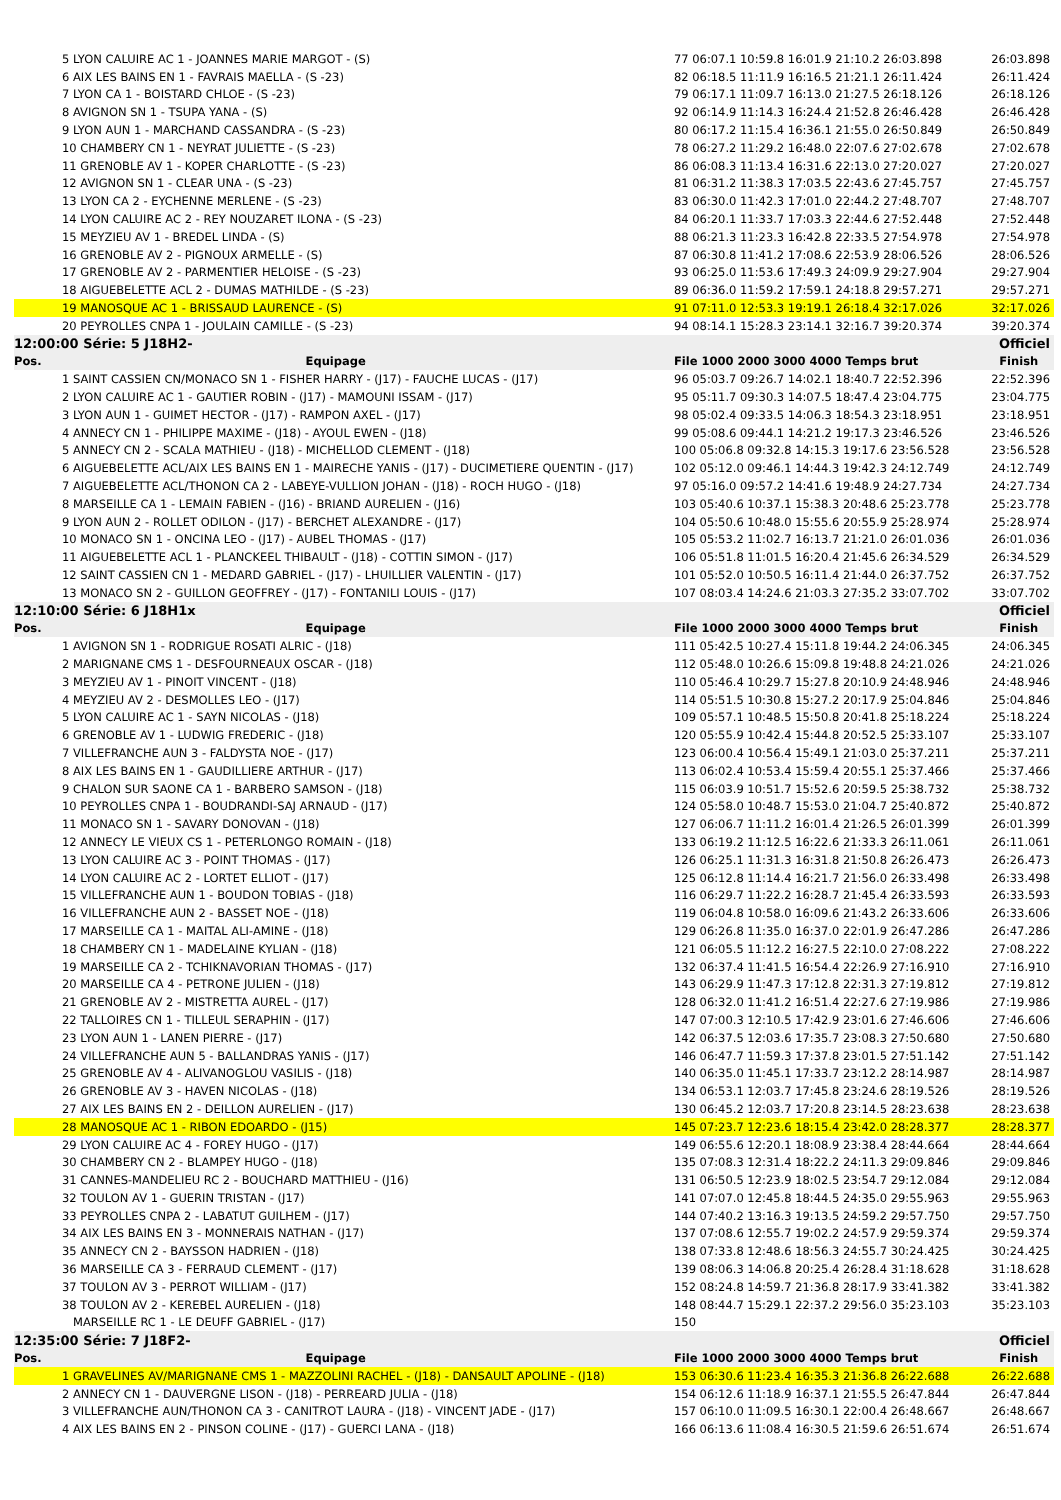| 5 LYON CALUIRE AC 1 - JOANNES MARIE MARGOT - (S) | 77 06:07.1 10:59.8 16:01.9 21:10.2 26:03.898 | 26:03.898 |
| 6 AIX LES BAINS EN 1 - FAVRAIS MAELLA - (S -23) | 82 06:18.5 11:11.9 16:16.5 21:21.1 26:11.424 | 26:11.424 |
| 7 LYON CA 1 - BOISTARD CHLOE - (S -23) | 79 06:17.1 11:09.7 16:13.0 21:27.5 26:18.126 | 26:18.126 |
| 8 AVIGNON SN 1 - TSUPA YANA - (S) | 92 06:14.9 11:14.3 16:24.4 21:52.8 26:46.428 | 26:46.428 |
| 9 LYON AUN 1 - MARCHAND CASSANDRA - (S -23) | 80 06:17.2 11:15.4 16:36.1 21:55.0 26:50.849 | 26:50.849 |
| 10 CHAMBERY CN 1 - NEYRAT JULIETTE - (S -23) | 78 06:27.2 11:29.2 16:48.0 22:07.6 27:02.678 | 27:02.678 |
| 11 GRENOBLE AV 1 - KOPER CHARLOTTE - (S -23) | 86 06:08.3 11:13.4 16:31.6 22:13.0 27:20.027 | 27:20.027 |
| 12 AVIGNON SN 1 - CLEAR UNA - (S -23) | 81 06:31.2 11:38.3 17:03.5 22:43.6 27:45.757 | 27:45.757 |
| 13 LYON CA 2 - EYCHENNE MERLENE - (S -23) | 83 06:30.0 11:42.3 17:01.0 22:44.2 27:48.707 | 27:48.707 |
| 14 LYON CALUIRE AC 2 - REY NOUZARET ILONA - (S -23) | 84 06:20.1 11:33.7 17:03.3 22:44.6 27:52.448 | 27:52.448 |
| 15 MEYZIEU AV 1 - BREDEL LINDA - (S) | 88 06:21.3 11:23.3 16:42.8 22:33.5 27:54.978 | 27:54.978 |
| 16 GRENOBLE AV 2 - PIGNOUX ARMELLE - (S) | 87 06:30.8 11:41.2 17:08.6 22:53.9 28:06.526 | 28:06.526 |
| 17 GRENOBLE AV 2 - PARMENTIER HELOISE - (S -23) | 93 06:25.0 11:53.6 17:49.3 24:09.9 29:27.904 | 29:27.904 |
| 18 AIGUEBELETTE ACL 2 - DUMAS MATHILDE - (S -23) | 89 06:36.0 11:59.2 17:59.1 24:18.8 29:57.271 | 29:57.271 |
| 19 MANOSQUE AC 1 - BRISSAUD LAURENCE - (S) | 91 07:11.0 12:53.3 19:19.1 26:18.4 32:17.026 | 32:17.026 |
| 20 PEYROLLES CNPA 1 - JOULAIN CAMILLE - (S -23) | 94 08:14.1 15:28.3 23:14.1 32:16.7 39:20.374 | 39:20.374 |
| 12:00:00 Série: 5 J18H2- | | Officiel |
| Pos. Equipage | File 1000 2000 3000 4000 Temps brut | Finish |
| 1 SAINT CASSIEN CN/MONACO SN 1 - FISHER HARRY - (J17) - FAUCHE LUCAS - (J17) | 96 05:03.7 09:26.7 14:02.1 18:40.7 22:52.396 | 22:52.396 |
| 2 LYON CALUIRE AC 1 - GAUTIER ROBIN - (J17) - MAMOUNI ISSAM - (J17) | 95 05:11.7 09:30.3 14:07.5 18:47.4 23:04.775 | 23:04.775 |
| 3 LYON AUN 1 - GUIMET HECTOR - (J17) - RAMPON AXEL - (J17) | 98 05:02.4 09:33.5 14:06.3 18:54.3 23:18.951 | 23:18.951 |
| 4 ANNECY CN 1 - PHILIPPE MAXIME - (J18) - AYOUL EWEN - (J18) | 99 05:08.6 09:44.1 14:21.2 19:17.3 23:46.526 | 23:46.526 |
| 5 ANNECY CN 2 - SCALA MATHIEU - (J18) - MICHELLOD CLEMENT - (J18) | 100 05:06.8 09:32.8 14:15.3 19:17.6 23:56.528 | 23:56.528 |
| 6 AIGUEBELETTE ACL/AIX LES BAINS EN 1 - MAIRECHE YANIS - (J17) - DUCIMETIERE QUENTIN - (J17) | 102 05:12.0 09:46.1 14:44.3 19:42.3 24:12.749 | 24:12.749 |
| 7 AIGUEBELETTE ACL/THONON CA 2 - LABEYE-VULLION JOHAN - (J18) - ROCH HUGO - (J18) | 97 05:16.0 09:57.2 14:41.6 19:48.9 24:27.734 | 24:27.734 |
| 8 MARSEILLE CA 1 - LEMAIN FABIEN - (J16) - BRIAND AURELIEN - (J16) | 103 05:40.6 10:37.1 15:38.3 20:48.6 25:23.778 | 25:23.778 |
| 9 LYON AUN 2 - ROLLET ODILON - (J17) - BERCHET ALEXANDRE - (J17) | 104 05:50.6 10:48.0 15:55.6 20:55.9 25:28.974 | 25:28.974 |
| 10 MONACO SN 1 - ONCINA LEO - (J17) - AUBEL THOMAS - (J17) | 105 05:53.2 11:02.7 16:13.7 21:21.0 26:01.036 | 26:01.036 |
| 11 AIGUEBELETTE ACL 1 - PLANCKEEL THIBAULT - (J18) - COTTIN SIMON - (J17) | 106 05:51.8 11:01.5 16:20.4 21:45.6 26:34.529 | 26:34.529 |
| 12 SAINT CASSIEN CN 1 - MEDARD GABRIEL - (J17) - LHUILLIER VALENTIN - (J17) | 101 05:52.0 10:50.5 16:11.4 21:44.0 26:37.752 | 26:37.752 |
| 13 MONACO SN 2 - GUILLON GEOFFREY - (J17) - FONTANILI LOUIS - (J17) | 107 08:03.4 14:24.6 21:03.3 27:35.2 33:07.702 | 33:07.702 |
| 12:10:00 Série: 6 J18H1x | | Officiel |
| Pos. Equipage | File 1000 2000 3000 4000 Temps brut | Finish |
| 1 AVIGNON SN 1 - RODRIGUE ROSATI ALRIC - (J18) | 111 05:42.5 10:27.4 15:11.8 19:44.2 24:06.345 | 24:06.345 |
| 2 MARIGNANE CMS 1 - DESFOURNEAUX OSCAR - (J18) | 112 05:48.0 10:26.6 15:09.8 19:48.8 24:21.026 | 24:21.026 |
| 3 MEYZIEU AV 1 - PINOIT VINCENT - (J18) | 110 05:46.4 10:29.7 15:27.8 20:10.9 24:48.946 | 24:48.946 |
| 4 MEYZIEU AV 2 - DESMOLLES LEO - (J17) | 114 05:51.5 10:30.8 15:27.2 20:17.9 25:04.846 | 25:04.846 |
| 5 LYON CALUIRE AC 1 - SAYN NICOLAS - (J18) | 109 05:57.1 10:48.5 15:50.8 20:41.8 25:18.224 | 25:18.224 |
| 6 GRENOBLE AV 1 - LUDWIG FREDERIC - (J18) | 120 05:55.9 10:42.4 15:44.8 20:52.5 25:33.107 | 25:33.107 |
| 7 VILLEFRANCHE AUN 3 - FALDYSTA NOE - (J17) | 123 06:00.4 10:56.4 15:49.1 21:03.0 25:37.211 | 25:37.211 |
| 8 AIX LES BAINS EN 1 - GAUDILLIERE ARTHUR - (J17) | 113 06:02.4 10:53.4 15:59.4 20:55.1 25:37.466 | 25:37.466 |
| 9 CHALON SUR SAONE CA 1 - BARBERO SAMSON - (J18) | 115 06:03.9 10:51.7 15:52.6 20:59.5 25:38.732 | 25:38.732 |
| 10 PEYROLLES CNPA 1 - BOUDRANDI-SAJ ARNAUD - (J17) | 124 05:58.0 10:48.7 15:53.0 21:04.7 25:40.872 | 25:40.872 |
| 11 MONACO SN 1 - SAVARY DONOVAN - (J18) | 127 06:06.7 11:11.2 16:01.4 21:26.5 26:01.399 | 26:01.399 |
| 12 ANNECY LE VIEUX CS 1 - PETERLONGO ROMAIN - (J18) | 133 06:19.2 11:12.5 16:22.6 21:33.3 26:11.061 | 26:11.061 |
| 13 LYON CALUIRE AC 3 - POINT THOMAS - (J17) | 126 06:25.1 11:31.3 16:31.8 21:50.8 26:26.473 | 26:26.473 |
| 14 LYON CALUIRE AC 2 - LORTET ELLIOT - (J17) | 125 06:12.8 11:14.4 16:21.7 21:56.0 26:33.498 | 26:33.498 |
| 15 VILLEFRANCHE AUN 1 - BOUDON TOBIAS - (J18) | 116 06:29.7 11:22.2 16:28.7 21:45.4 26:33.593 | 26:33.593 |
| 16 VILLEFRANCHE AUN 2 - BASSET NOE - (J18) | 119 06:04.8 10:58.0 16:09.6 21:43.2 26:33.606 | 26:33.606 |
| 17 MARSEILLE CA 1 - MAITAL ALI-AMINE - (J18) | 129 06:26.8 11:35.0 16:37.0 22:01.9 26:47.286 | 26:47.286 |
| 18 CHAMBERY CN 1 - MADELAINE KYLIAN - (J18) | 121 06:05.5 11:12.2 16:27.5 22:10.0 27:08.222 | 27:08.222 |
| 19 MARSEILLE CA 2 - TCHIKNAVORIAN THOMAS - (J17) | 132 06:37.4 11:41.5 16:54.4 22:26.9 27:16.910 | 27:16.910 |
| 20 MARSEILLE CA 4 - PETRONE JULIEN - (J18) | 143 06:29.9 11:47.3 17:12.8 22:31.3 27:19.812 | 27:19.812 |
| 21 GRENOBLE AV 2 - MISTRETTA AUREL - (J17) | 128 06:32.0 11:41.2 16:51.4 22:27.6 27:19.986 | 27:19.986 |
| 22 TALLOIRES CN 1 - TILLEUL SERAPHIN - (J17) | 147 07:00.3 12:10.5 17:42.9 23:01.6 27:46.606 | 27:46.606 |
| 23 LYON AUN 1 - LANEN PIERRE - (J17) | 142 06:37.5 12:03.6 17:35.7 23:08.3 27:50.680 | 27:50.680 |
| 24 VILLEFRANCHE AUN 5 - BALLANDRAS YANIS - (J17) | 146 06:47.7 11:59.3 17:37.8 23:01.5 27:51.142 | 27:51.142 |
| 25 GRENOBLE AV 4 - ALIVANOGLOU VASILIS - (J18) | 140 06:35.0 11:45.1 17:33.7 23:12.2 28:14.987 | 28:14.987 |
| 26 GRENOBLE AV 3 - HAVEN NICOLAS - (J18) | 134 06:53.1 12:03.7 17:45.8 23:24.6 28:19.526 | 28:19.526 |
| 27 AIX LES BAINS EN 2 - DEILLON AURELIEN - (J17) | 130 06:45.2 12:03.7 17:20.8 23:14.5 28:23.638 | 28:23.638 |
| 28 MANOSQUE AC 1 - RIBON EDOARDO - (J15) | 145 07:23.7 12:23.6 18:15.4 23:42.0 28:28.377 | 28:28.377 |
| 29 LYON CALUIRE AC 4 - FOREY HUGO - (J17) | 149 06:55.6 12:20.1 18:08.9 23:38.4 28:44.664 | 28:44.664 |
| 30 CHAMBERY CN 2 - BLAMPEY HUGO - (J18) | 135 07:08.3 12:31.4 18:22.2 24:11.3 29:09.846 | 29:09.846 |
| 31 CANNES-MANDELIEU RC 2 - BOUCHARD MATTHIEU - (J16) | 131 06:50.5 12:23.9 18:02.5 23:54.7 29:12.084 | 29:12.084 |
| 32 TOULON AV 1 - GUERIN TRISTAN - (J17) | 141 07:07.0 12:45.8 18:44.5 24:35.0 29:55.963 | 29:55.963 |
| 33 PEYROLLES CNPA 2 - LABATUT GUILHEM - (J17) | 144 07:40.2 13:16.3 19:13.5 24:59.2 29:57.750 | 29:57.750 |
| 34 AIX LES BAINS EN 3 - MONNERAIS NATHAN - (J17) | 137 07:08.6 12:55.7 19:02.2 24:57.9 29:59.374 | 29:59.374 |
| 35 ANNECY CN 2 - BAYSSON HADRIEN - (J18) | 138 07:33.8 12:48.6 18:56.3 24:55.7 30:24.425 | 30:24.425 |
| 36 MARSEILLE CA 3 - FERRAUD CLEMENT - (J17) | 139 08:06.3 14:06.8 20:25.4 26:28.4 31:18.628 | 31:18.628 |
| 37 TOULON AV 3 - PERROT WILLIAM - (J17) | 152 08:24.8 14:59.7 21:36.8 28:17.9 33:41.382 | 33:41.382 |
| 38 TOULON AV 2 - KEREBEL AURELIEN - (J18) | 148 08:44.7 15:29.1 22:37.2 29:56.0 35:23.103 | 35:23.103 |
| MARSEILLE RC 1 - LE DEUFF GABRIEL - (J17) | 150 | |
| 12:35:00 Série: 7 J18F2- | | Officiel |
| Pos. Equipage | File 1000 2000 3000 4000 Temps brut | Finish |
| 1 GRAVELINES AV/MARIGNANE CMS 1 - MAZZOLINI RACHEL - (J18) - DANSAULT APOLINE - (J18) | 153 06:30.6 11:23.4 16:35.3 21:36.8 26:22.688 | 26:22.688 |
| 2 ANNECY CN 1 - DAUVERGNE LISON - (J18) - PERREARD JULIA - (J18) | 154 06:12.6 11:18.9 16:37.1 21:55.5 26:47.844 | 26:47.844 |
| 3 VILLEFRANCHE AUN/THONON CA 3 - CANITROT LAURA - (J18) - VINCENT JADE - (J17) | 157 06:10.0 11:09.5 16:30.1 22:00.4 26:48.667 | 26:48.667 |
| 4 AIX LES BAINS EN 2 - PINSON COLINE - (J17) - GUERCI LANA - (J18) | 166 06:13.6 11:08.4 16:30.5 21:59.6 26:51.674 | 26:51.674 |